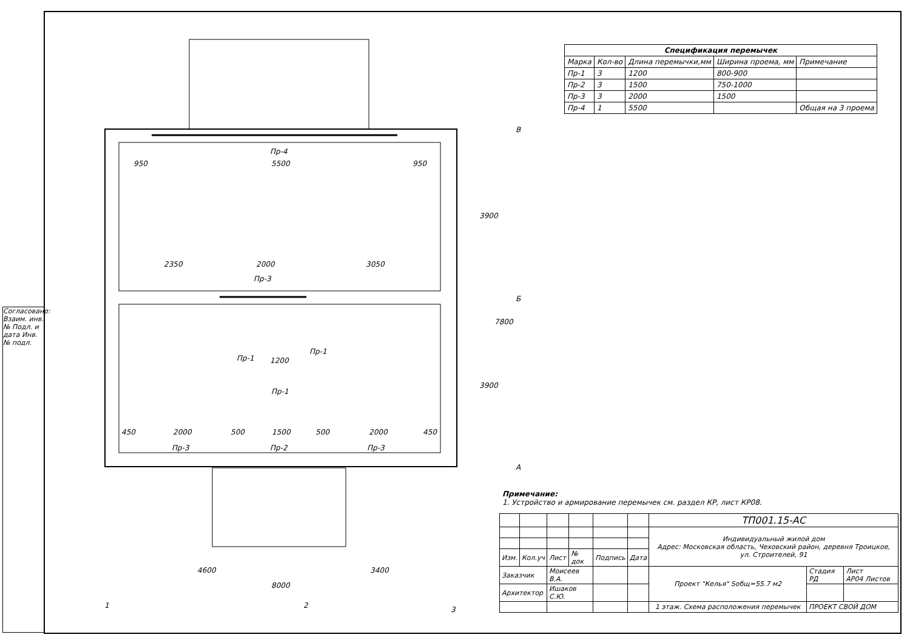Согласовано: Взаим. инв. № Подл. и дата Инв. № подл.
Пр-4
950
5500
950
2350
2000
3050
Пр-3
Пр-1
1200
Пр-1
Пр-1
450
2000
500
1500
500
2000
450
Пр-3
Пр-2
Пр-3
3900
7800
3900
В
Б
А
4600
3400
8000
1
2
3
| Спецификация перемычек | | | | |
| --- | --- | --- | --- | --- |
| Марка | Кол-во | Длина перемычки,мм | Ширина проема, мм | Примечание |
| Пр-1 | 3 | 1200 | 800-900 | |
| Пр-2 | 3 | 1500 | 750-1000 | |
| Пр-3 | 3 | 2000 | 1500 | |
| Пр-4 | 1 | 5500 | | Общая на 3 проема |
Примечание:
1. Устройство и армирование перемычек см. раздел КР, лист КР08.
| | | | | | | ТП001.15-АС | | |
| | | | | | | Индивидуальный жилой дом Адрес: Московская область, Чеховский район, деревня Троицкое, ул. Строителей, 91 | | |
| Изм. | Кол.уч | Лист | № док | Подпись | Дата | | | |
| Заказчик | | Моисеев В.А. | | | | Проект "Келья" Sобщ=55.7 м2 | Стадия РД | Лист АР04 Листов |
| Архитектор | | Ишаков С.Ю. | | | | | | |
| | | | | | | 1 этаж. Схема расположения перемычек | ПРОЕКТ СВОЙ ДОМ | |